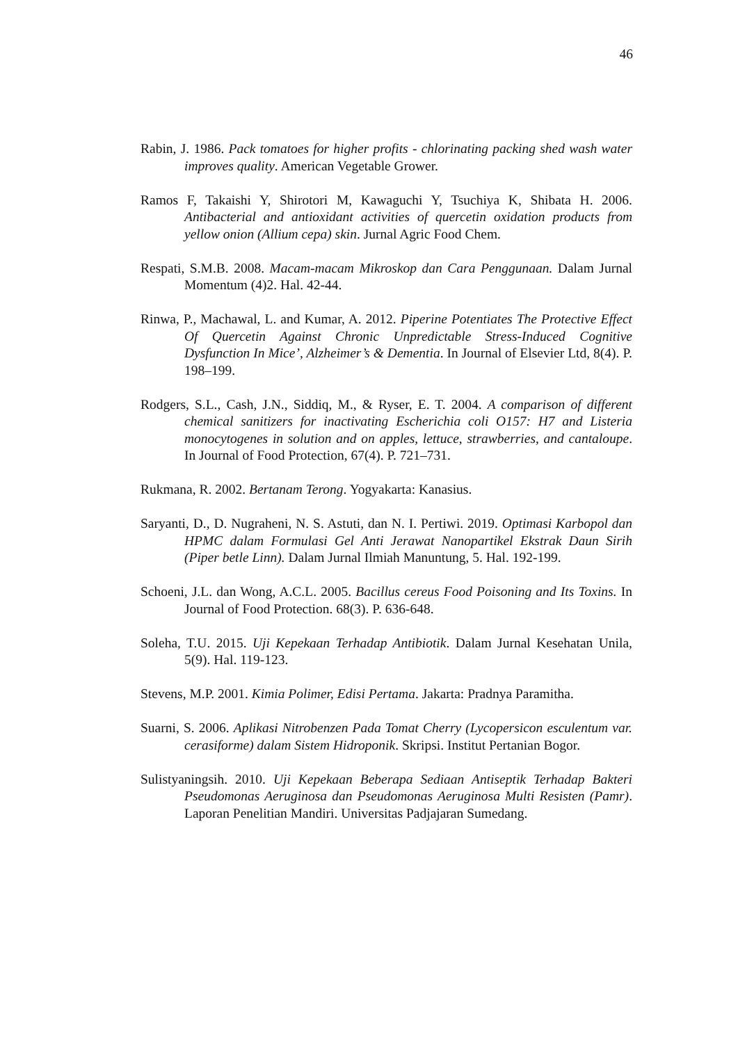46
Rabin, J. 1986. Pack tomatoes for higher profits - chlorinating packing shed wash water improves quality. American Vegetable Grower.
Ramos F, Takaishi Y, Shirotori M, Kawaguchi Y, Tsuchiya K, Shibata H. 2006. Antibacterial and antioxidant activities of quercetin oxidation products from yellow onion (Allium cepa) skin. Jurnal Agric Food Chem.
Respati, S.M.B. 2008. Macam-macam Mikroskop dan Cara Penggunaan. Dalam Jurnal Momentum (4)2. Hal. 42-44.
Rinwa, P., Machawal, L. and Kumar, A. 2012. Piperine Potentiates The Protective Effect Of Quercetin Against Chronic Unpredictable Stress-Induced Cognitive Dysfunction In Mice’, Alzheimer’s & Dementia. In Journal of Elsevier Ltd, 8(4). P. 198–199.
Rodgers, S.L., Cash, J.N., Siddiq, M., & Ryser, E. T. 2004. A comparison of different chemical sanitizers for inactivating Escherichia coli O157: H7 and Listeria monocytogenes in solution and on apples, lettuce, strawberries, and cantaloupe. In Journal of Food Protection, 67(4). P. 721–731.
Rukmana, R. 2002. Bertanam Terong. Yogyakarta: Kanasius.
Saryanti, D., D. Nugraheni, N. S. Astuti, dan N. I. Pertiwi. 2019. Optimasi Karbopol dan HPMC dalam Formulasi Gel Anti Jerawat Nanopartikel Ekstrak Daun Sirih (Piper betle Linn). Dalam Jurnal Ilmiah Manuntung, 5. Hal. 192-199.
Schoeni, J.L. dan Wong, A.C.L. 2005. Bacillus cereus Food Poisoning and Its Toxins. In Journal of Food Protection. 68(3). P. 636-648.
Soleha, T.U. 2015. Uji Kepekaan Terhadap Antibiotik. Dalam Jurnal Kesehatan Unila, 5(9). Hal. 119-123.
Stevens, M.P. 2001. Kimia Polimer, Edisi Pertama. Jakarta: Pradnya Paramitha.
Suarni, S. 2006. Aplikasi Nitrobenzen Pada Tomat Cherry (Lycopersicon esculentum var. cerasiforme) dalam Sistem Hidroponik. Skripsi. Institut Pertanian Bogor.
Sulistyaningsih. 2010. Uji Kepekaan Beberapa Sediaan Antiseptik Terhadap Bakteri Pseudomonas Aeruginosa dan Pseudomonas Aeruginosa Multi Resisten (Pamr). Laporan Penelitian Mandiri. Universitas Padjajaran Sumedang.